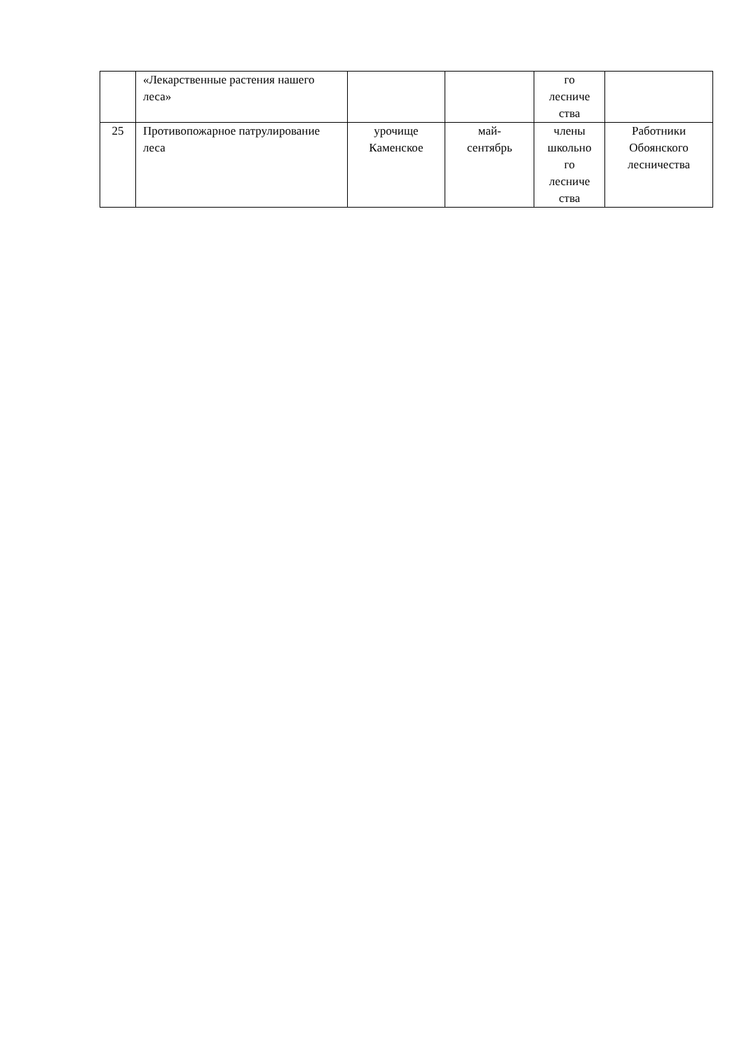| | «Лекарственные растения нашего леса» | | | го лесниче ства | |
| 25 | Противопожарное патрулирование леса | урочище Каменское | май- сентябрь | члены школьно го лесниче ства | Работники Обоянского лесничества |